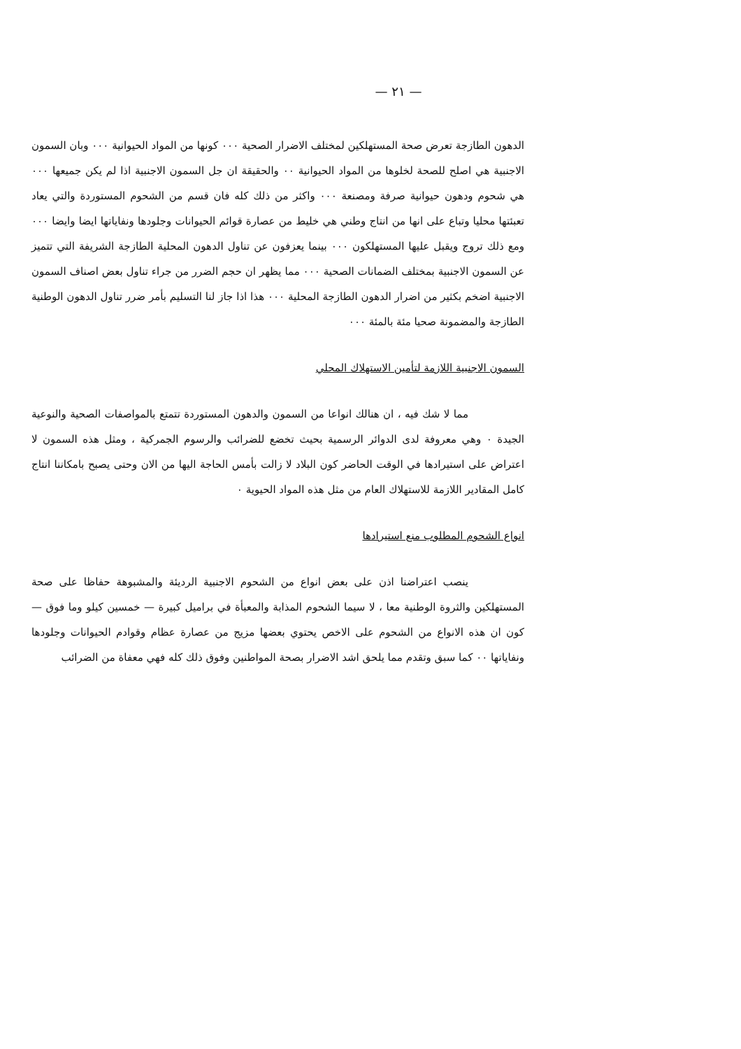— ٢١ —
الدهون الطازجة تعرض صحة المستهلكين لمختلف الاضرار الصحية ٠٠٠ كونها من المواد الحيوانية ٠٠٠ وبان السمون الاجنبية هي اصلح للصحة لخلوها من المواد الحيوانية ٠٠ والحقيقة ان جل السمون الاجنبية اذا لم يكن جميعها ٠٠٠ هي شحوم ودهون حيوانية صرفة ومصنعة ٠٠٠ واكثر من ذلك كله فان قسم من الشحوم المستوردة والتي يعاد تعبئتها محليا وتباع على انها من انتاج وطني هي خليط من عصارة قوائم الحيوانات وجلودها ونفاياتها ايضا وايضا ٠٠٠ ومع ذلك تروج ويقبل عليها المستهلكون ٠٠٠ بينما يعزفون عن تناول الدهون المحلية الطازجة الشريفة التي تتميز عن السمون الاجنبية بمختلف الضمانات الصحية ٠٠٠ مما يظهر ان حجم الضرر من جراء تناول بعض اصناف السمون الاجنبية اضخم بكثير من اضرار الدهون الطازجة المحلية ٠٠٠ هذا اذا جاز لنا التسليم بأمر ضرر تناول الدهون الوطنية الطازجة والمضمونة صحيا مئة بالمئة ٠٠٠
السمون الاجنبية اللازمة لتأمين الاستهلاك المحلي
مما لا شك فيه ، ان هنالك انواعا من السمون والدهون المستوردة تتمتع بالمواصفات الصحية والنوعية الجيدة ٠ وهي معروفة لدى الدوائر الرسمية بحيث تخضع للضرائب والرسوم الجمركية ، ومثل هذه السمون لا اعتراض على استيرادها في الوقت الحاضر كون البلاد لا زالت بأمس الحاجة اليها من الان وحتى يصبح بامكاننا انتاج كامل المقادير اللازمة للاستهلاك العام من مثل هذه المواد الحيوية ٠
انواع الشحوم المطلوب منع استيرادها
ينصب اعتراضنا اذن على بعض انواع من الشحوم الاجنبية الرديئة والمشبوهة حفاظا على صحة المستهلكين والثروة الوطنية معا ، لا سيما الشحوم المذابة والمعبأة في براميل كبيرة — خمسين كيلو وما فوق — كون ان هذه الانواع من الشحوم على الاخص يحتوي بعضها مزيج من عصارة عظام وقوادم الحيوانات وجلودها ونفاياتها ٠٠ كما سبق وتقدم مما يلحق اشد الاضرار بصحة المواطنين وفوق ذلك كله فهي معفاة من الضرائب